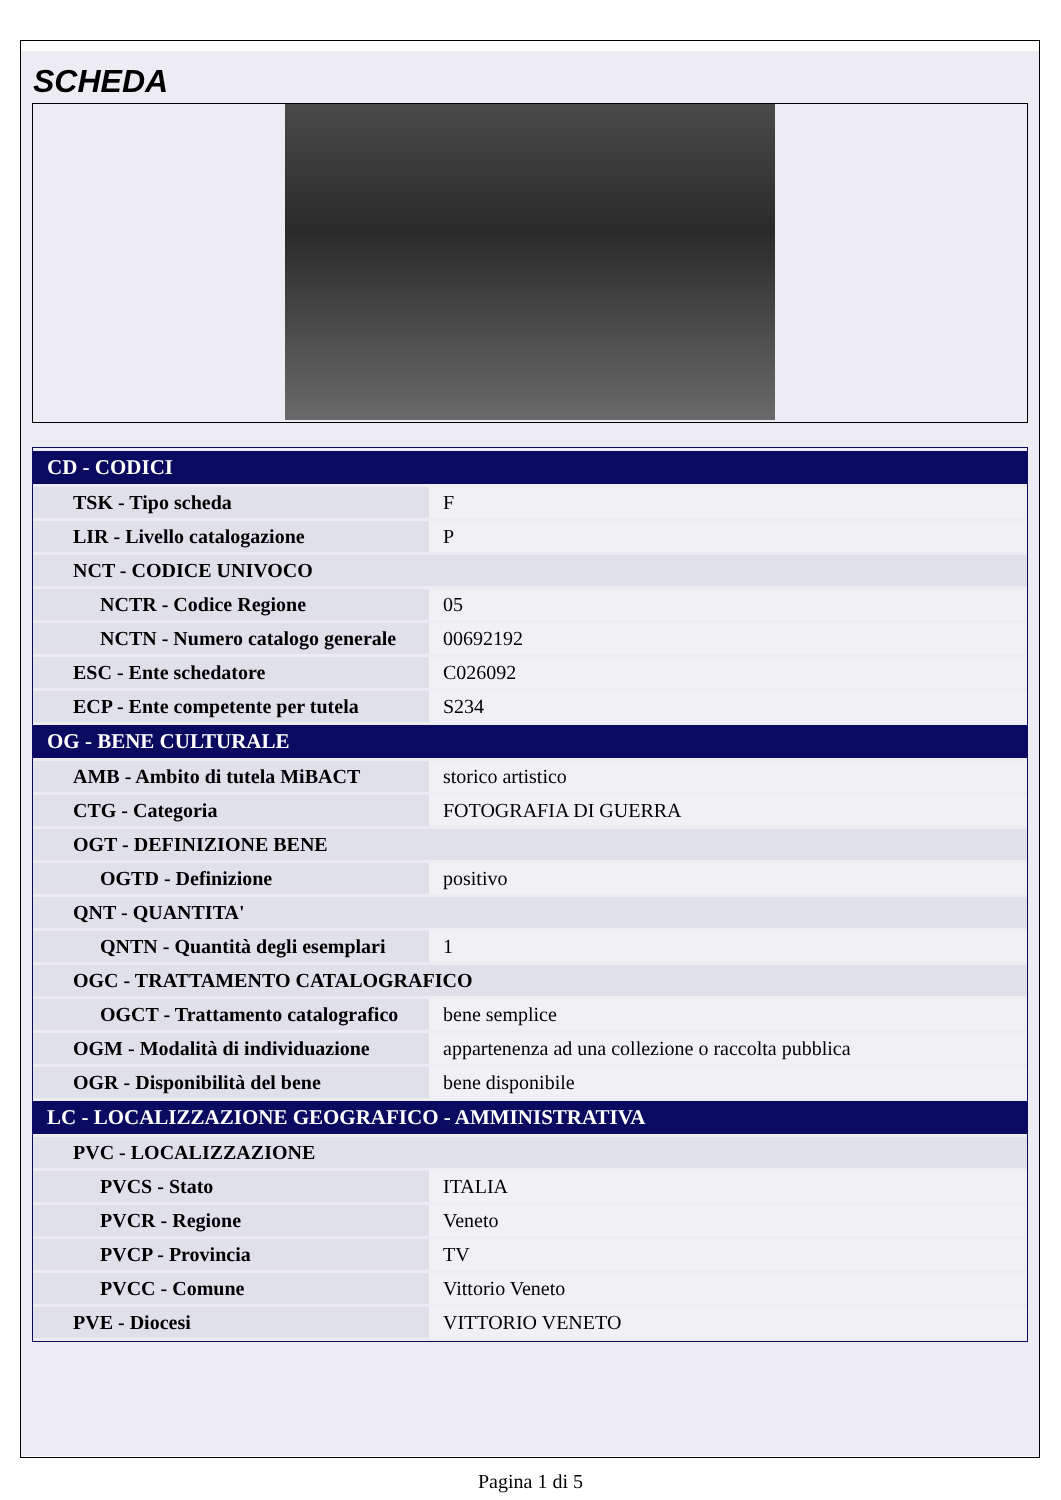SCHEDA
| CD - CODICI | |
| --- | --- |
| TSK - Tipo scheda | F |
| LIR - Livello catalogazione | P |
| NCT - CODICE UNIVOCO | |
| NCTR - Codice Regione | 05 |
| NCTN - Numero catalogo generale | 00692192 |
| ESC - Ente schedatore | C026092 |
| ECP - Ente competente per tutela | S234 |
| OG - BENE CULTURALE | |
| AMB - Ambito di tutela MiBACT | storico artistico |
| CTG - Categoria | FOTOGRAFIA DI GUERRA |
| OGT - DEFINIZIONE BENE | |
| OGTD - Definizione | positivo |
| QNT - QUANTITA' | |
| QNTN - Quantità degli esemplari | 1 |
| OGC - TRATTAMENTO CATALOGRAFICO | |
| OGCT - Trattamento catalografico | bene semplice |
| OGM - Modalità di individuazione | appartenenza ad una collezione o raccolta pubblica |
| OGR - Disponibilità del bene | bene disponibile |
| LC - LOCALIZZAZIONE GEOGRAFICO - AMMINISTRATIVA | |
| PVC - LOCALIZZAZIONE | |
| PVCS - Stato | ITALIA |
| PVCR - Regione | Veneto |
| PVCP - Provincia | TV |
| PVCC - Comune | Vittorio Veneto |
| PVE - Diocesi | VITTORIO VENETO |
Pagina 1 di 5